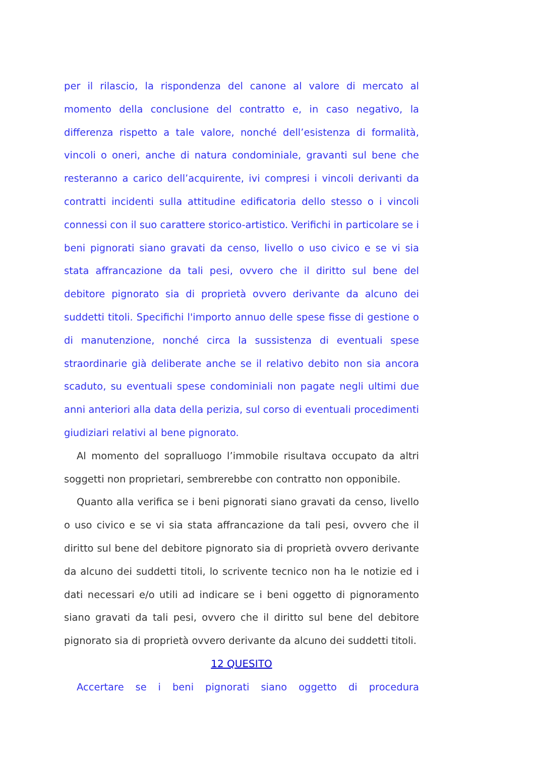per il rilascio, la rispondenza del canone al valore di mercato al momento della conclusione del contratto e, in caso negativo, la differenza rispetto a tale valore, nonché dell’esistenza di formalità, vincoli o oneri, anche di natura condominiale, gravanti sul bene che resteranno a carico dell’acquirente, ivi compresi i vincoli derivanti da contratti incidenti sulla attitudine edificatoria dello stesso o i vincoli connessi con il suo carattere storico-artistico. Verifichi in particolare se i beni pignorati siano gravati da censo, livello o uso civico e se vi sia stata affrancazione da tali pesi, ovvero che il diritto sul bene del debitore pignorato sia di proprietà ovvero derivante da alcuno dei suddetti titoli. Specifichi l'importo annuo delle spese fisse di gestione o di manutenzione, nonché circa la sussistenza di eventuali spese straordinarie già deliberate anche se il relativo debito non sia ancora scaduto, su eventuali spese condominiali non pagate negli ultimi due anni anteriori alla data della perizia, sul corso di eventuali procedimenti giudiziari relativi al bene pignorato.
Al momento del sopralluogo l’immobile risultava occupato da altri soggetti non proprietari, sembrerebbe con contratto non opponibile.
Quanto alla verifica se i beni pignorati siano gravati da censo, livello o uso civico e se vi sia stata affrancazione da tali pesi, ovvero che il diritto sul bene del debitore pignorato sia di proprietà ovvero derivante da alcuno dei suddetti titoli, lo scrivente tecnico non ha le notizie ed i dati necessari e/o utili ad indicare se i beni oggetto di pignoramento siano gravati da tali pesi, ovvero che il diritto sul bene del debitore pignorato sia di proprietà ovvero derivante da alcuno dei suddetti titoli.
12 QUESITO
Accertare se i beni pignorati siano oggetto di procedura